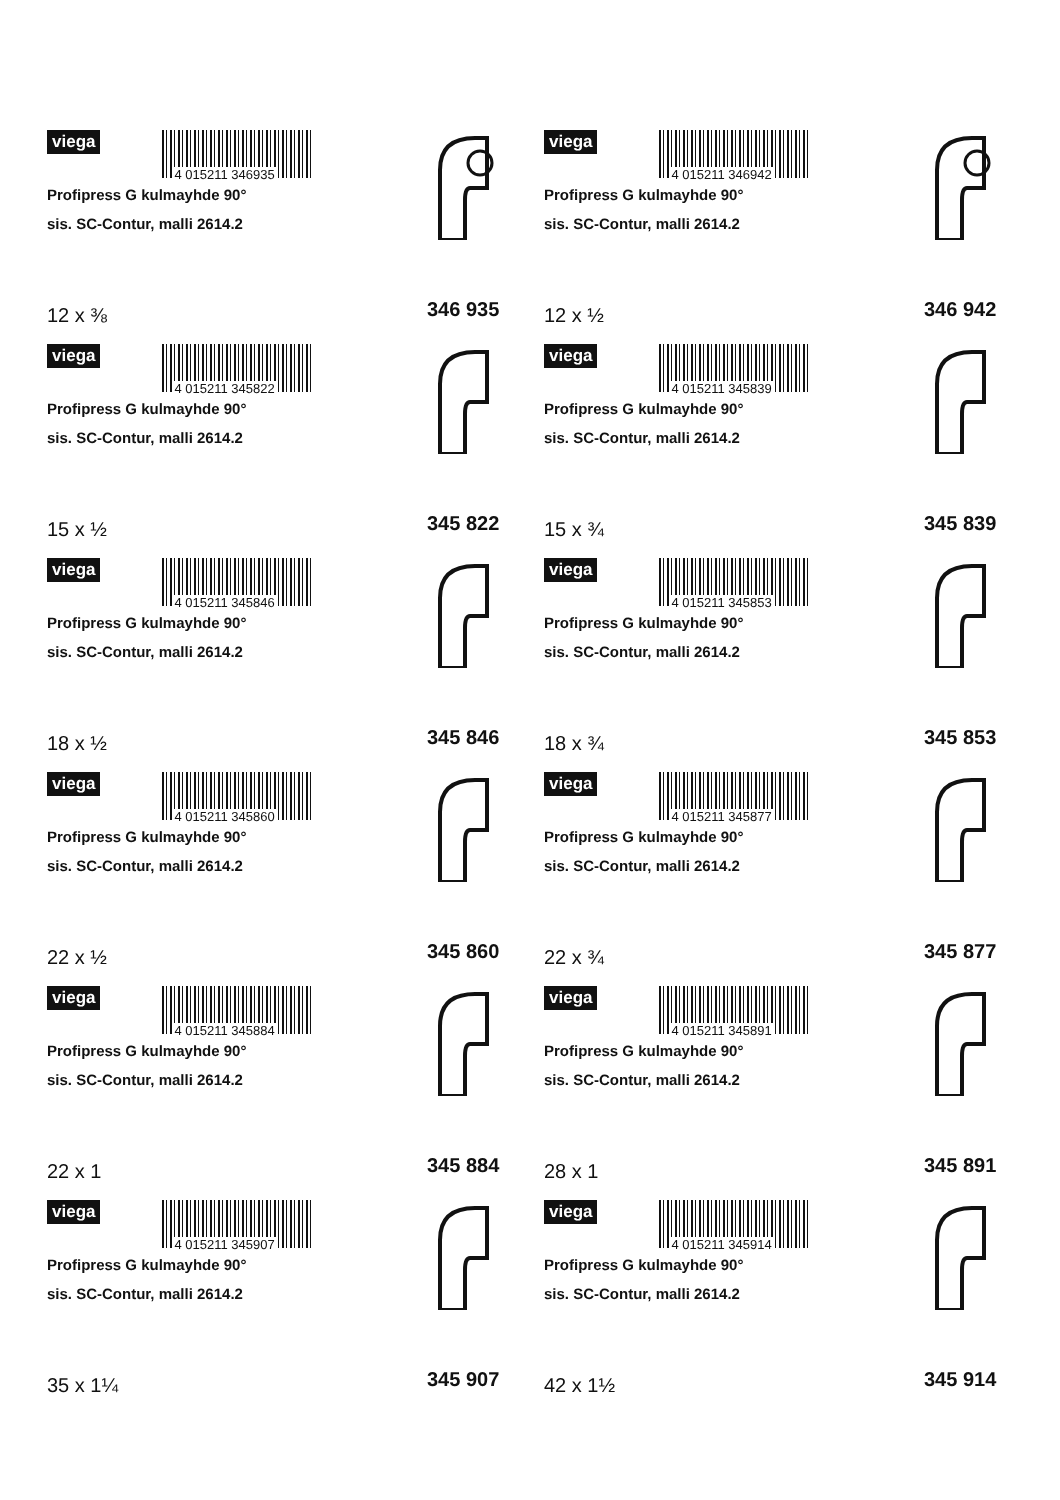viega
4 015211 346935
Profipress G kulmayhde 90°
sis. SC-Contur, malli 2614.2
12 x ⅜ 346 935
viega
4 015211 346942
Profipress G kulmayhde 90°
sis. SC-Contur, malli 2614.2
12 x ½ 346 942
viega
4 015211 345822
Profipress G kulmayhde 90°
sis. SC-Contur, malli 2614.2
15 x ½ 345 822
viega
4 015211 345839
Profipress G kulmayhde 90°
sis. SC-Contur, malli 2614.2
15 x ¾ 345 839
viega
4 015211 345846
Profipress G kulmayhde 90°
sis. SC-Contur, malli 2614.2
18 x ½ 345 846
viega
4 015211 345853
Profipress G kulmayhde 90°
sis. SC-Contur, malli 2614.2
18 x ¾ 345 853
viega
4 015211 345860
Profipress G kulmayhde 90°
sis. SC-Contur, malli 2614.2
22 x ½ 345 860
viega
4 015211 345877
Profipress G kulmayhde 90°
sis. SC-Contur, malli 2614.2
22 x ¾ 345 877
viega
4 015211 345884
Profipress G kulmayhde 90°
sis. SC-Contur, malli 2614.2
22 x 1 345 884
viega
4 015211 345891
Profipress G kulmayhde 90°
sis. SC-Contur, malli 2614.2
28 x 1 345 891
viega
4 015211 345907
Profipress G kulmayhde 90°
sis. SC-Contur, malli 2614.2
35 x 1¼ 345 907
viega
4 015211 345914
Profipress G kulmayhde 90°
sis. SC-Contur, malli 2614.2
42 x 1½ 345 914